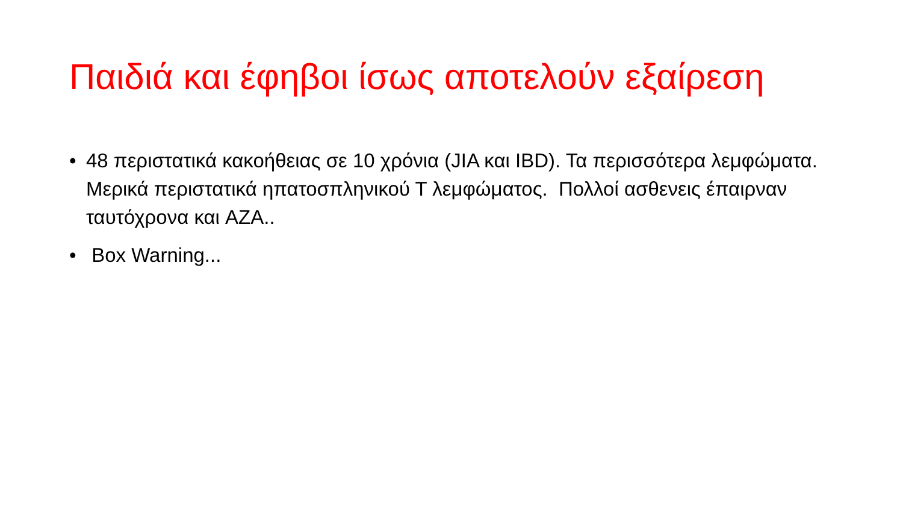Παιδιά και έφηβοι ίσως αποτελούν εξαίρεση
• 48 περιστατικά κακοήθειας σε 10 χρόνια (JIA και IBD). Τα περισσότερα λεμφώματα. Μερικά περιστατικά ηπατοσπληνικού Τ λεμφώματος. Πολλοί ασθενεις έπαιρναν ταυτόχρονα και AZA..
• Box Warning...